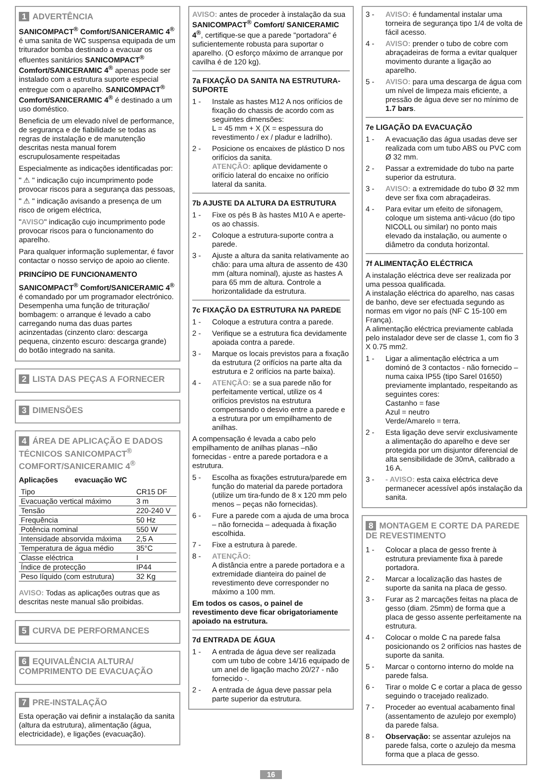1 ADVERTÊNCIA
SANICOMPACT<sup>®</sup> Comfort/SANICERAMIC 4<sup>®</sup> é uma sanita de WC suspensa equipada de um triturador bomba destinado a evacuar os efluentes sanitários SANICOMPACT<sup>®</sup> Comfort/SANICERAMIC 4<sup>®</sup> apenas pode ser instalado com a estrutura suporte especial entregue com o aparelho. SANICOMPACT<sup>®</sup> Comfort/SANICERAMIC 4<sup>®</sup> é destinado a um uso doméstico.
Beneficia de um elevado nível de performance, de segurança e de fiabilidade se todas as regras de instalação e de manutenção descritas nesta manual forem escrupulosamente respeitadas
Especialmente as indicações identificadas por:
" ⚠ " indicação cujo incumprimento pode provocar riscos para a segurança das pessoas,
" ⚠ " indicação avisando a presença de um risco de origem eléctrica,
"AVISO" indicação cujo incumprimento pode provocar riscos para o funcionamento do aparelho.
Para qualquer informação suplementar, é favor contactar o nosso serviço de apoio ao cliente.
PRINCÍPIO DE FUNCIONAMENTO
SANICOMPACT<sup>®</sup> Comfort/SANICERAMIC 4<sup>®</sup> é comandado por um programador electrónico. Desempenha uma função de trituração/ bombagem: o arranque é levado a cabo carregando numa das duas partes acinzentadas (cinzento claro: descarga pequena, cinzento escuro: descarga grande) do botão integrado na sanita.
2 LISTA DAS PEÇAS A FORNECER
3 DIMENSÕES
4 ÁREA DE APLICAÇÃO E DADOS TÉCNICOS SANICOMPACT<sup>®</sup> COMFORT/SANICERAMIC 4<sup>®</sup>
Aplicações evacuação WC
| Tipo | CR15 DF |
| Evacuação vertical máximo | 3 m |
| Tensão | 220-240 V |
| Frequência | 50 Hz |
| Potência nominal | 550 W |
| Intensidade absorvida máxima | 2,5 A |
| Temperatura de água médio | 35°C |
| Classe eléctrica | I |
| Índice de protecção | IP44 |
| Peso líquido (com estrutura) | 32 Kg |
AVISO: Todas as aplicações outras que as descritas neste manual são proibidas.
5 CURVA DE PERFORMANCES
6 EQUIVALÊNCIA ALTURA/ COMPRIMENTO DE EVACUAÇÃO
7 PRE-INSTALAÇÃO
Esta operação vai definir a instalação da sanita (altura da estrutura), alimentação (água, electricidade), e ligações (evacuação).
AVISO: antes de proceder à instalação da sua SANICOMPACT<sup>®</sup> Comfort/ SANICERAMIC 4<sup>®</sup>, certifique-se que a parede "portadora" é suficientemente robusta para suportar o aparelho. (O esforço máximo de arranque por cavilha é de 120 kg).
7a FIXAÇÃO DA SANITA NA ESTRUTURA-SUPORTE
1 - Instale as hastes M12 A nos orifícios de fixação do chassis de acordo com as seguintes dimensões:
L = 45 mm + X (X = espessura do revestimento / ex / pladur e ladrilho).
2 - Posicione os encaixes de plástico D nos orifícios da sanita.
ATENÇÃO: aplique devidamente o orifício lateral do encaixe no orifício lateral da sanita.
7b AJUSTE DA ALTURA DA ESTRUTURA
1 - Fixe os pés B às hastes M10 A e aperte-os ao chassis.
2 - Coloque a estrutura-suporte contra a parede.
3 - Ajuste a altura da sanita relativamente ao chão: para uma altura de assento de 430 mm (altura nominal), ajuste as hastes A para 65 mm de altura. Controle a horizontalidade da estrutura.
7c FIXAÇÃO DA ESTRUTURA NA PAREDE
1 - Coloque a estrutura contra a parede.
2 - Verifique se a estrutura fica devidamente apoiada contra a parede.
3 - Marque os locais previstos para a fixação da estrutura (2 orifícios na parte alta da estrutura e 2 orifícios na parte baixa).
4 - ATENÇÃO: se a sua parede não for perfeitamente vertical, utilize os 4 orifícios previstos na estrutura compensando o desvio entre a parede e a estrutura por um empilhamento de anilhas.
A compensação é levada a cabo pelo empilhamento de anilhas planas –não fornecidas - entre a parede portadora e a estrutura.
5 - Escolha as fixações estrutura/parede em função do material da parede portadora (utilize um tira-fundo de 8 x 120 mm pelo menos – peças não fornecidas).
6 - Fure a parede com a ajuda de uma broca – não fornecida – adequada à fixação escolhida.
7 - Fixe a estrutura à parede.
8 - ATENÇÃO:
A distância entre a parede portadora e a extremidade dianteira do painel de revestimento deve corresponder no máximo a 100 mm.
Em todos os casos, o painel de revestimento deve ficar obrigatoriamente apoiado na estrutura.
7d ENTRADA DE ÁGUA
1 - A entrada de água deve ser realizada com um tubo de cobre 14/16 equipado de um anel de ligação macho 20/27 - não fornecido -.
2 - A entrada de água deve passar pela parte superior da estrutura.
3 - AVISO: é fundamental instalar uma torneira de segurança tipo 1/4 de volta de fácil acesso.
4 - AVISO: prender o tubo de cobre com abraçadeiras de forma a evitar qualquer movimento durante a ligação ao aparelho.
5 - AVISO: para uma descarga de água com um nível de limpeza mais eficiente, a pressão de água deve ser no mínimo de 1.7 bars.
7e LIGAÇÃO DA EVACUAÇÃO
1 - A evacuação das água usadas deve ser realizada com um tubo ABS ou PVC com Ø 32 mm.
2 - Passar a extremidade do tubo na parte superior da estrutura.
3 - AVISO: a extremidade do tubo Ø 32 mm deve ser fixa com abraçadeiras.
4 - Para evitar um efeito de sifonagem, coloque um sistema anti-vácuo (do tipo NICOLL ou similar) no ponto mais elevado da instalação, ou aumente o diâmetro da conduta horizontal.
7f ALIMENTAÇÃO ELÉCTRICA
A instalação eléctrica deve ser realizada por uma pessoa qualificada.
A instalação eléctrica do aparelho, nas casas de banho, deve ser efectuada segundo as normas em vigor no país (NF C 15-100 em França).
A alimentação eléctrica previamente cablada pelo instalador deve ser de classe 1, com fio 3 X 0.75 mm2.
1 - Ligar a alimentação eléctrica a um dominó de 3 contactos - não fornecido – numa caixa IP55 (tipo Sarel 01650) previamente implantado, respeitando as seguintes cores:
Castanho = fase
Azul = neutro
Verde/Amarelo = terra.
2 - Esta ligação deve servir exclusivamente a alimentação do aparelho e deve ser protegida por um disjuntor diferencial de alta sensibilidade de 30mA, calibrado a 16 A.
3 - - AVISO: esta caixa eléctrica deve permanecer acessível após instalação da sanita.
8 MONTAGEM E CORTE DA PAREDE DE REVESTIMENTO
1 - Colocar a placa de gesso frente à estrutura previamente fixa à parede portadora.
2 - Marcar a localização das hastes de suporte da sanita na placa de gesso.
3 - Furar as 2 marcações feitas na placa de gesso (diam. 25mm) de forma que a placa de gesso assente perfeitamente na estrutura.
4 - Colocar o molde C na parede falsa posicionando os 2 orifícios nas hastes de suporte da sanita.
5 - Marcar o contorno interno do molde na parede falsa.
6 - Tirar o molde C e cortar a placa de gesso seguindo o tracejado realizado.
7 - Proceder ao eventual acabamento final (assentamento de azulejo por exemplo) da parede falsa.
8 - Observação: se assentar azulejos na parede falsa, corte o azulejo da mesma forma que a placa de gesso.
16